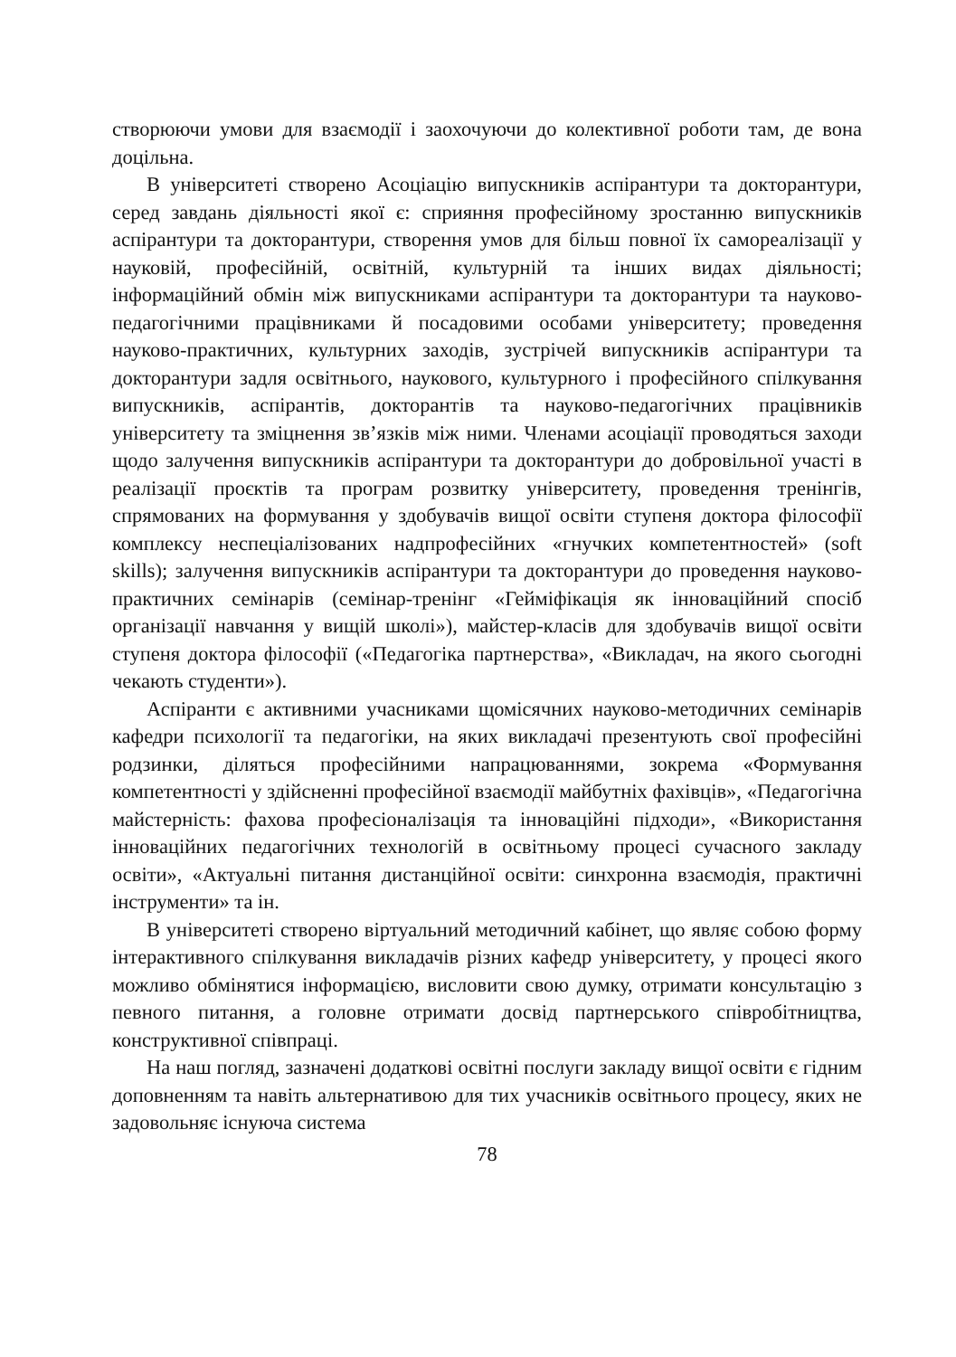створюючи умови для взаємодії і заохочуючи до колективної роботи там, де вона доцільна.
В університеті створено Асоціацію випускників аспірантури та докторантури, серед завдань діяльності якої є: сприяння професійному зростанню випускників аспірантури та докторантури, створення умов для більш повної їх самореалізації у науковій, професійній, освітній, культурній та інших видах діяльності; інформаційний обмін між випускниками аспірантури та докторантури та науково-педагогічними працівниками й посадовими особами університету; проведення науково-практичних, культурних заходів, зустрічей випускників аспірантури та докторантури задля освітнього, наукового, культурного і професійного спілкування випускників, аспірантів, докторантів та науково-педагогічних працівників університету та зміцнення зв’язків між ними. Членами асоціації проводяться заходи щодо залучення випускників аспірантури та докторантури до добровільної участі в реалізації проєктів та програм розвитку університету, проведення тренінгів, спрямованих на формування у здобувачів вищої освіти ступеня доктора філософії комплексу неспеціалізованих надпрофесійних «гнучких компетентностей» (soft skills); залучення випускників аспірантури та докторантури до проведення науково-практичних семінарів (семінар-тренінг «Гейміфікація як інноваційний спосіб організації навчання у вищій школі»), майстер-класів для здобувачів вищої освіти ступеня доктора філософії («Педагогіка партнерства», «Викладач, на якого сьогодні чекають студенти»).
Аспіранти є активними учасниками щомісячних науково-методичних семінарів кафедри психології та педагогіки, на яких викладачі презентують свої професійні родзинки, діляться професійними напрацюваннями, зокрема «Формування компетентності у здійсненні професійної взаємодії майбутніх фахівців», «Педагогічна майстерність: фахова професіоналізація та інноваційні підходи», «Використання інноваційних педагогічних технологій в освітньому процесі сучасного закладу освіти», «Актуальні питання дистанційної освіти: синхронна взаємодія, практичні інструменти» та ін.
В університеті створено віртуальний методичний кабінет, що являє собою форму інтерактивного спілкування викладачів різних кафедр університету, у процесі якого можливо обмінятися інформацією, висловити свою думку, отримати консультацію з певного питання, а головне отримати досвід партнерського співробітництва, конструктивної співпраці.
На наш погляд, зазначені додаткові освітні послуги закладу вищої освіти є гідним доповненням та навіть альтернативою для тих учасників освітнього процесу, яких не задовольняє існуюча система
78